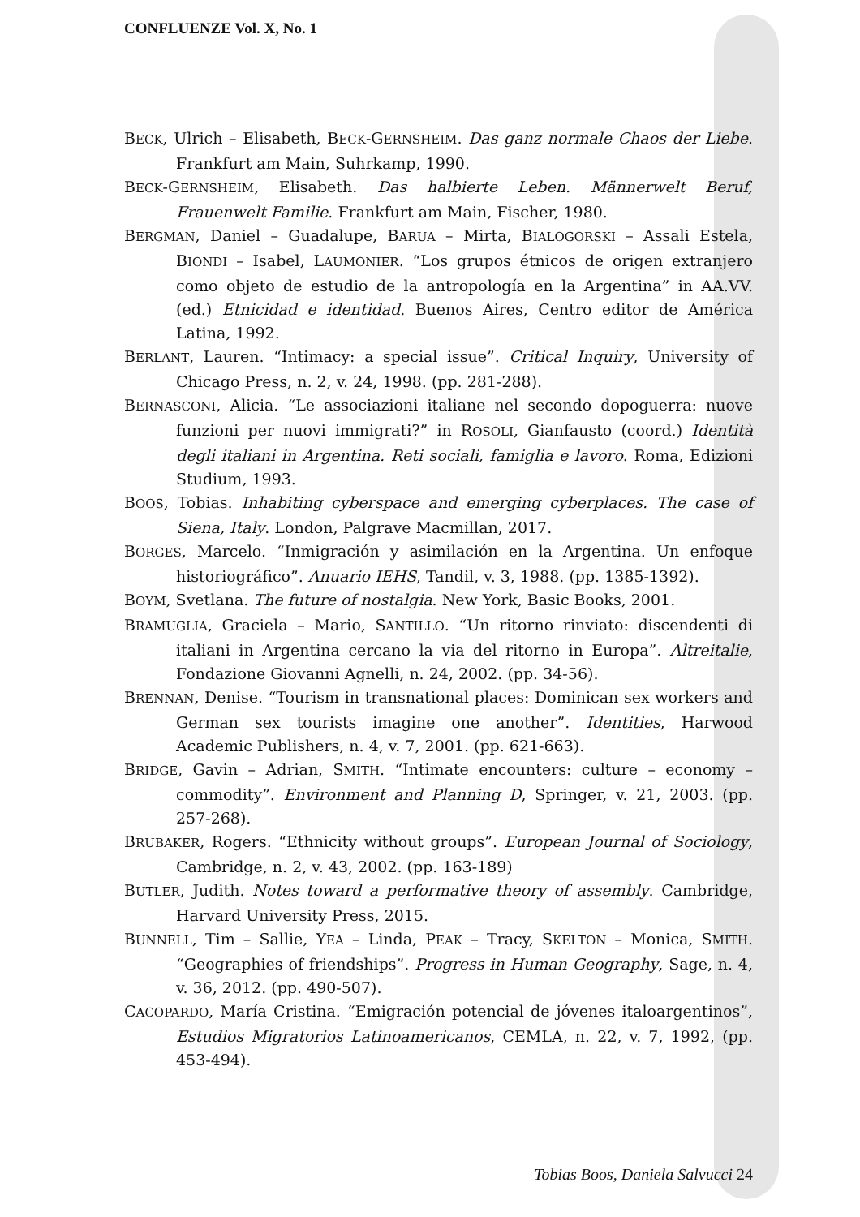CONFLUENZE Vol. X, No. 1
BECK, Ulrich – Elisabeth, BECK-GERNSHEIM. Das ganz normale Chaos der Liebe. Frankfurt am Main, Suhrkamp, 1990.
BECK-GERNSHEIM, Elisabeth. Das halbierte Leben. Männerwelt Beruf, Frauenwelt Familie. Frankfurt am Main, Fischer, 1980.
BERGMAN, Daniel – Guadalupe, BARUA – Mirta, BIALOGORSKI – Assali Estela, BIONDI – Isabel, LAUMONIER. “Los grupos étnicos de origen extranjero como objeto de estudio de la antropología en la Argentina” in AA.VV. (ed.) Etnicidad e identidad. Buenos Aires, Centro editor de América Latina, 1992.
BERLANT, Lauren. “Intimacy: a special issue”. Critical Inquiry, University of Chicago Press, n. 2, v. 24, 1998. (pp. 281-288).
BERNASCONI, Alicia. “Le associazioni italiane nel secondo dopoguerra: nuove funzioni per nuovi immigrati?” in ROSOLI, Gianfausto (coord.) Identità degli italiani in Argentina. Reti sociali, famiglia e lavoro. Roma, Edizioni Studium, 1993.
BOOS, Tobias. Inhabiting cyberspace and emerging cyberplaces. The case of Siena, Italy. London, Palgrave Macmillan, 2017.
BORGES, Marcelo. “Inmigración y asimilación en la Argentina. Un enfoque historiográfico”. Anuario IEHS, Tandil, v. 3, 1988. (pp. 1385-1392).
BOYM, Svetlana. The future of nostalgia. New York, Basic Books, 2001.
BRAMUGLIA, Graciela – Mario, SANTILLO. “Un ritorno rinviato: discendenti di italiani in Argentina cercano la via del ritorno in Europa”. Altreitalie, Fondazione Giovanni Agnelli, n. 24, 2002. (pp. 34-56).
BRENNAN, Denise. “Tourism in transnational places: Dominican sex workers and German sex tourists imagine one another”. Identities, Harwood Academic Publishers, n. 4, v. 7, 2001. (pp. 621-663).
BRIDGE, Gavin – Adrian, SMITH. “Intimate encounters: culture – economy – commodity”. Environment and Planning D, Springer, v. 21, 2003. (pp. 257-268).
BRUBAKER, Rogers. “Ethnicity without groups”. European Journal of Sociology, Cambridge, n. 2, v. 43, 2002. (pp. 163-189)
BUTLER, Judith. Notes toward a performative theory of assembly. Cambridge, Harvard University Press, 2015.
BUNNELL, Tim – Sallie, YEA – Linda, PEAK – Tracy, SKELTON – Monica, SMITH. “Geographies of friendships”. Progress in Human Geography, Sage, n. 4, v. 36, 2012. (pp. 490-507).
CACOPARDO, María Cristina. “Emigración potencial de jóvenes italoargentinos”, Estudios Migratorios Latinoamericanos, CEMLA, n. 22, v. 7, 1992, (pp. 453-494).
Tobias Boos, Daniela Salvucci 24